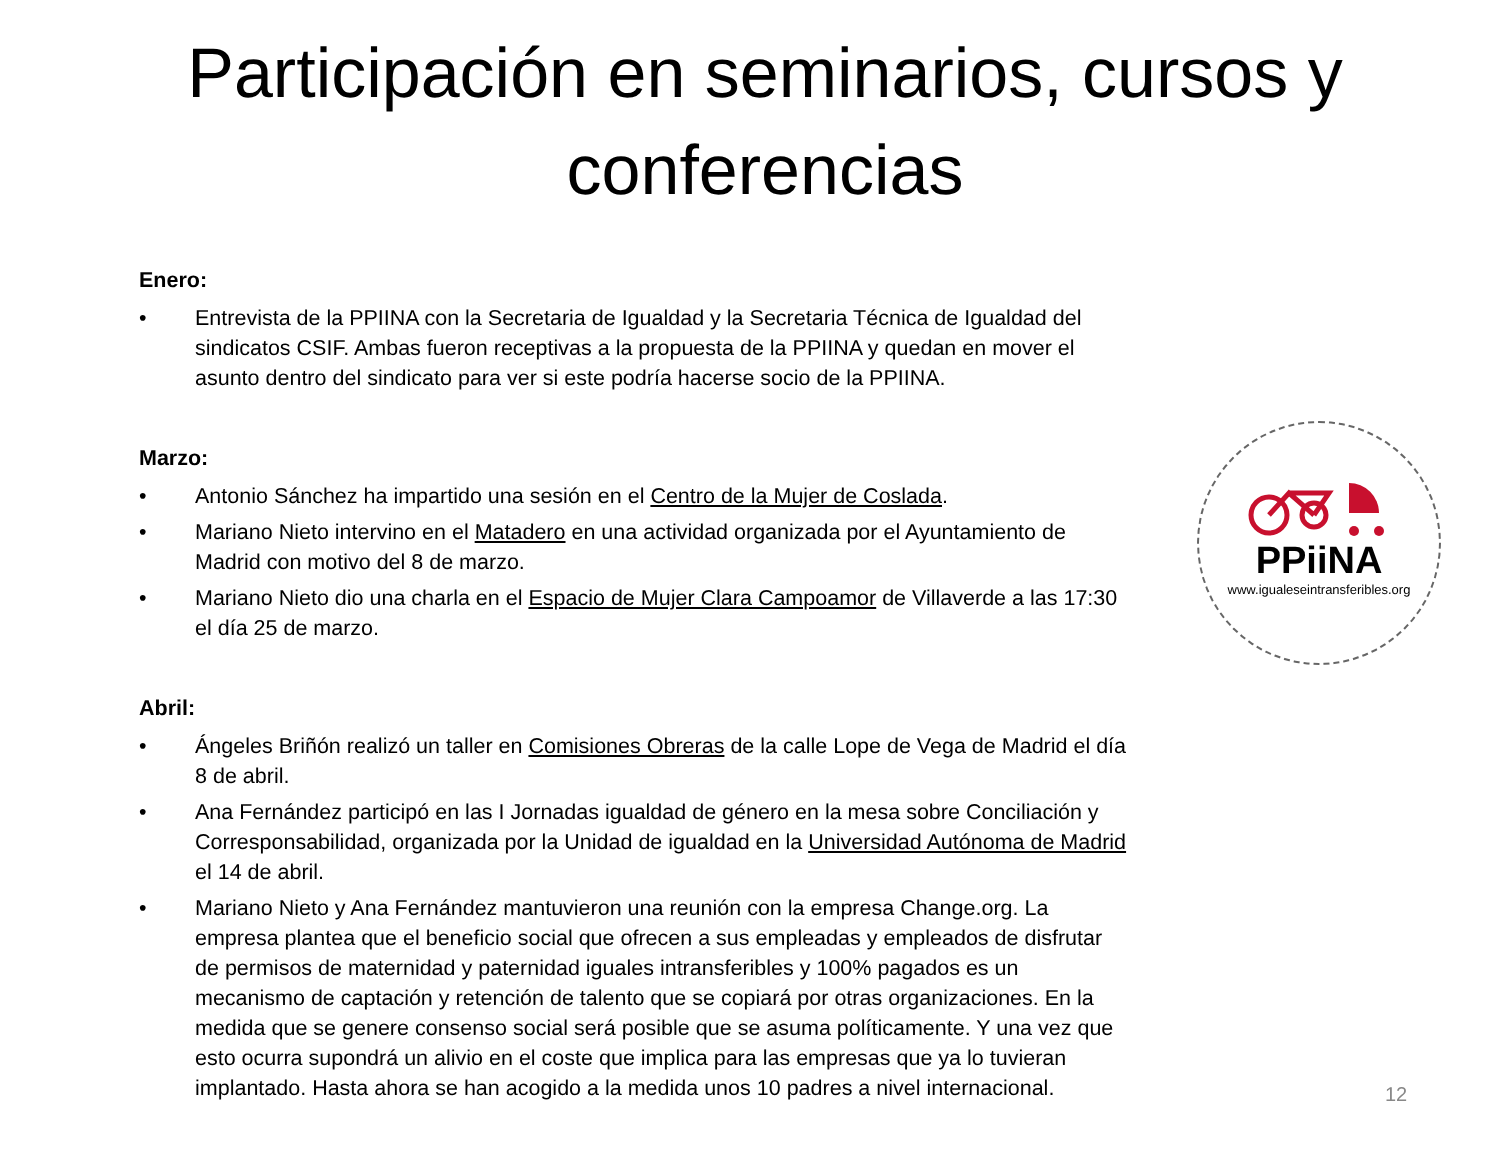Participación en seminarios, cursos y conferencias
Enero:
• Entrevista de la PPIINA con la Secretaria de Igualdad y la Secretaria Técnica de Igualdad del sindicatos CSIF. Ambas fueron receptivas a la propuesta de la PPIINA y quedan en mover el asunto dentro del sindicato para ver si este podría hacerse socio de la PPIINA.
Marzo:
• Antonio Sánchez ha impartido una sesión en el Centro de la Mujer de Coslada.
• Mariano Nieto intervino en el Matadero en una actividad organizada por el Ayuntamiento de Madrid con motivo del 8 de marzo.
• Mariano Nieto dio una charla en el Espacio de Mujer Clara Campoamor de Villaverde a las 17:30 el día 25 de marzo.
Abril:
• Ángeles Briñón realizó un taller en Comisiones Obreras de la calle Lope de Vega de Madrid el día 8 de abril.
• Ana Fernández participó en las I Jornadas igualdad de género en la mesa sobre Conciliación y Corresponsabilidad, organizada por la Unidad de igualdad en la Universidad Autónoma de Madrid el 14 de abril.
• Mariano Nieto y Ana Fernández mantuvieron una reunión con la empresa Change.org. La empresa plantea que el beneficio social que ofrecen a sus empleadas y empleados de disfrutar de permisos de maternidad y paternidad iguales intransferibles y 100% pagados es un mecanismo de captación y retención de talento que se copiará por otras organizaciones. En la medida que se genere consenso social será posible que se asuma políticamente. Y una vez que esto ocurra supondrá un alivio en el coste que implica para las empresas que ya lo tuvieran implantado. Hasta ahora se han acogido a la medida unos 10 padres a nivel internacional.
PPiiNA
www.igualeseintransferibles.org
12